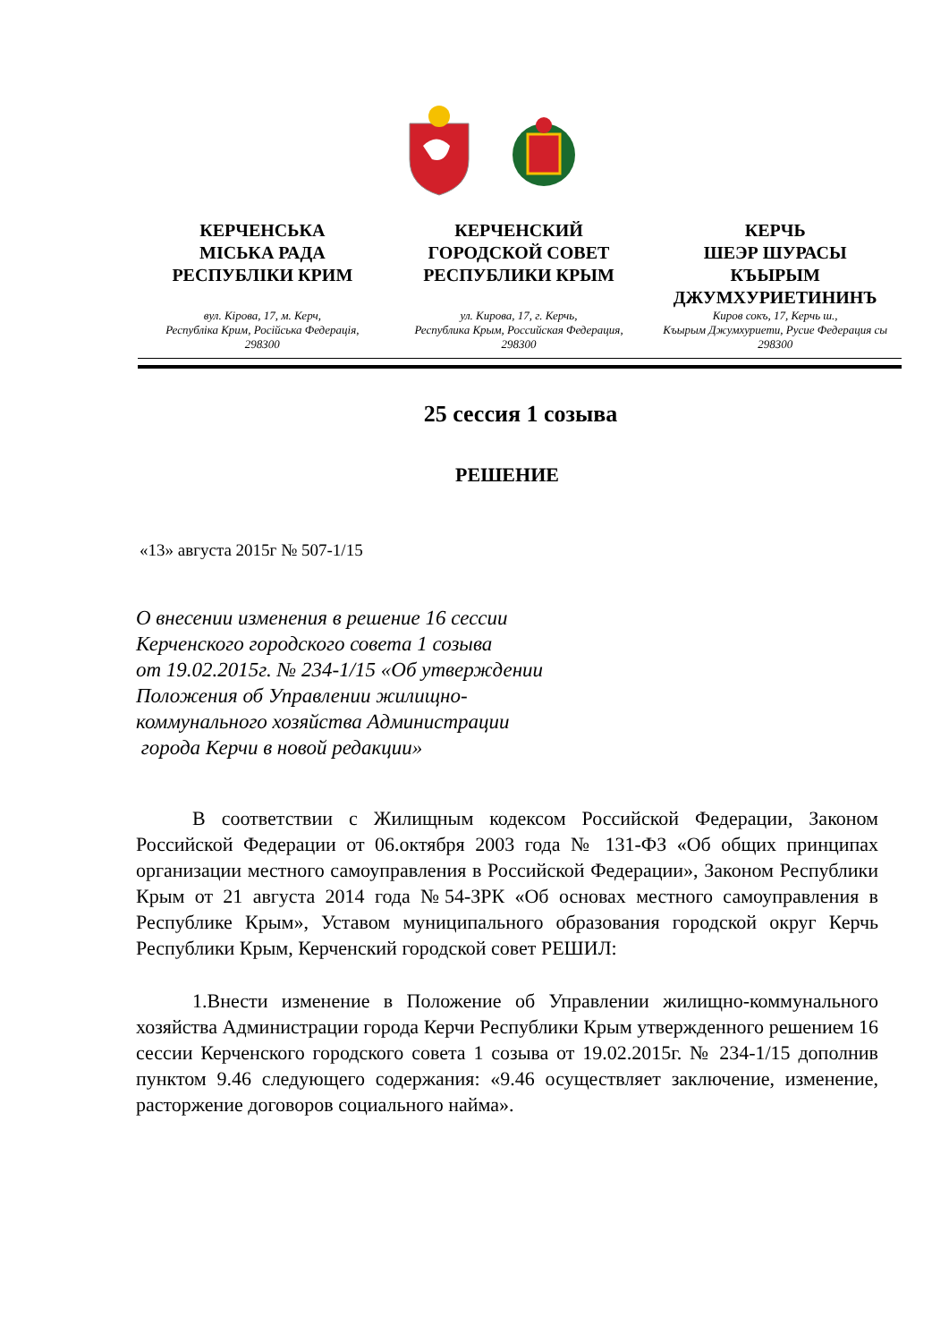КЕРЧЕНСЬКА
МІСЬКА РАДА
РЕСПУБЛІКИ КРИМ
вул. Кірова, 17, м. Керч,
Республіка Крим, Російська Федерація,
298300
КЕРЧЕНСКИЙ
ГОРОДСКОЙ СОВЕТ
РЕСПУБЛИКИ КРЫМ
ул. Кирова, 17, г. Керчь,
Республика Крым, Российская Федерация,
298300
КЕРЧЬ
ШЕЭР ШУРАСЫ
КЪЫРЫМ
ДЖУМХУРИЕТИНИНЪ
Киров сокъ, 17, Керчь ш.,
Къырым Джумхуриети, Русие Федерация сы
298300
25 сессия 1 созыва
РЕШЕНИЕ
«13» августа 2015г № 507-1/15
О внесении изменения в решение 16 сессии
Керченского городского совета 1 созыва
от 19.02.2015г. № 234-1/15 «Об утверждении
Положения об Управлении жилищно-
коммунального хозяйства Администрации
города Керчи в новой редакции»
В соответствии с Жилищным кодексом Российской Федерации, Законом Российской Федерации от 06.октября 2003 года № 131-ФЗ «Об общих принципах организации местного самоуправления в Российской Федерации», Законом Республики Крым от 21 августа 2014 года №54-ЗРК «Об основах местного самоуправления в Республике Крым», Уставом муниципального образования городской округ Керчь Республики Крым, Керченский городской совет РЕШИЛ:
1.Внести изменение в Положение об Управлении жилищно-коммунального хозяйства Администрации города Керчи Республики Крым утвержденного решением 16 сессии Керченского городского совета 1 созыва от 19.02.2015г. № 234-1/15 дополнив пунктом 9.46 следующего содержания: «9.46 осуществляет заключение, изменение, расторжение договоров социального найма».